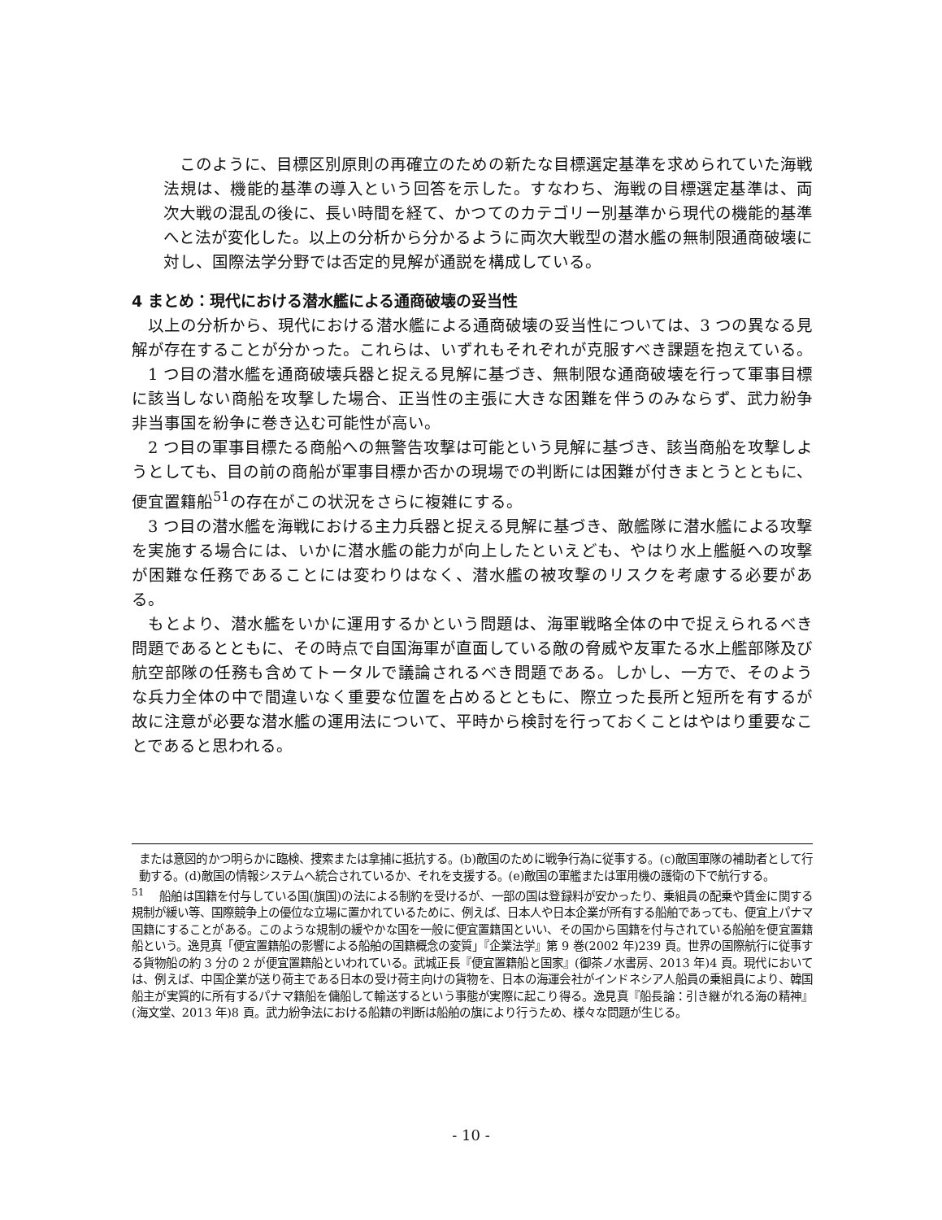このように、目標区別原則の再確立のための新たな目標選定基準を求められていた海戦法規は、機能的基準の導入という回答を示した。すなわち、海戦の目標選定基準は、両次大戦の混乱の後に、長い時間を経て、かつてのカテゴリー別基準から現代の機能的基準へと法が変化した。以上の分析から分かるように両次大戦型の潜水艦の無制限通商破壊に対し、国際法学分野では否定的見解が通説を構成している。
4 まとめ：現代における潜水艦による通商破壊の妥当性
　以上の分析から、現代における潜水艦による通商破壊の妥当性については、3 つの異なる見解が存在することが分かった。これらは、いずれもそれぞれが克服すべき課題を抱えている。
　1 つ目の潜水艦を通商破壊兵器と捉える見解に基づき、無制限な通商破壊を行って軍事目標に該当しない商船を攻撃した場合、正当性の主張に大きな困難を伴うのみならず、武力紛争非当事国を紛争に巻き込む可能性が高い。
　2 つ目の軍事目標たる商船への無警告攻撃は可能という見解に基づき、該当商船を攻撃しようとしても、目の前の商船が軍事目標か否かの現場での判断には困難が付きまとうとともに、便宜置籍船<sup>51</sup>の存在がこの状況をさらに複雑にする。
　3 つ目の潜水艦を海戦における主力兵器と捉える見解に基づき、敵艦隊に潜水艦による攻撃を実施する場合には、いかに潜水艦の能力が向上したといえども、やはり水上艦艇への攻撃が困難な任務であることには変わりはなく、潜水艦の被攻撃のリスクを考慮する必要がある。
　もとより、潜水艦をいかに運用するかという問題は、海軍戦略全体の中で捉えられるべき問題であるとともに、その時点で自国海軍が直面している敵の脅威や友軍たる水上艦部隊及び航空部隊の任務も含めてトータルで議論されるべき問題である。しかし、一方で、そのような兵力全体の中で間違いなく重要な位置を占めるとともに、際立った長所と短所を有するが故に注意が必要な潜水艦の運用法について、平時から検討を行っておくことはやはり重要なことであると思われる。
または意図的かつ明らかに臨検、捜索または拿捕に抵抗する。(b)敵国のために戦争行為に従事する。(c)敵国軍隊の補助者として行動する。(d)敵国の情報システムへ統合されているか、それを支援する。(e)敵国の軍艦または軍用機の護衛の下で航行する。
<sup>51</sup> 　船舶は国籍を付与している国(旗国)の法による制約を受けるが、一部の国は登録料が安かったり、乗組員の配乗や賃金に関する規制が緩い等、国際競争上の優位な立場に置かれているために、例えば、日本人や日本企業が所有する船舶であっても、便宜上パナマ国籍にすることがある。このような規制の緩やかな国を一般に便宜置籍国といい、その国から国籍を付与されている船舶を便宜置籍船という。逸見真「便宜置籍船の影響による船舶の国籍概念の変質」『企業法学』第 9 巻(2002 年)239 頁。世界の国際航行に従事する貨物船の約 3 分の 2 が便宜置籍船といわれている。武城正長『便宜置籍船と国家』(御茶ノ水書房、2013 年)4 頁。現代においては、例えば、中国企業が送り荷主である日本の受け荷主向けの貨物を、日本の海運会社がインドネシア人船員の乗組員により、韓国船主が実質的に所有するパナマ籍船を傭船して輸送するという事態が実際に起こり得る。逸見真『船長論：引き継がれる海の精神』(海文堂、2013 年)8 頁。武力紛争法における船籍の判断は船舶の旗により行うため、様々な問題が生じる。
- 10 -